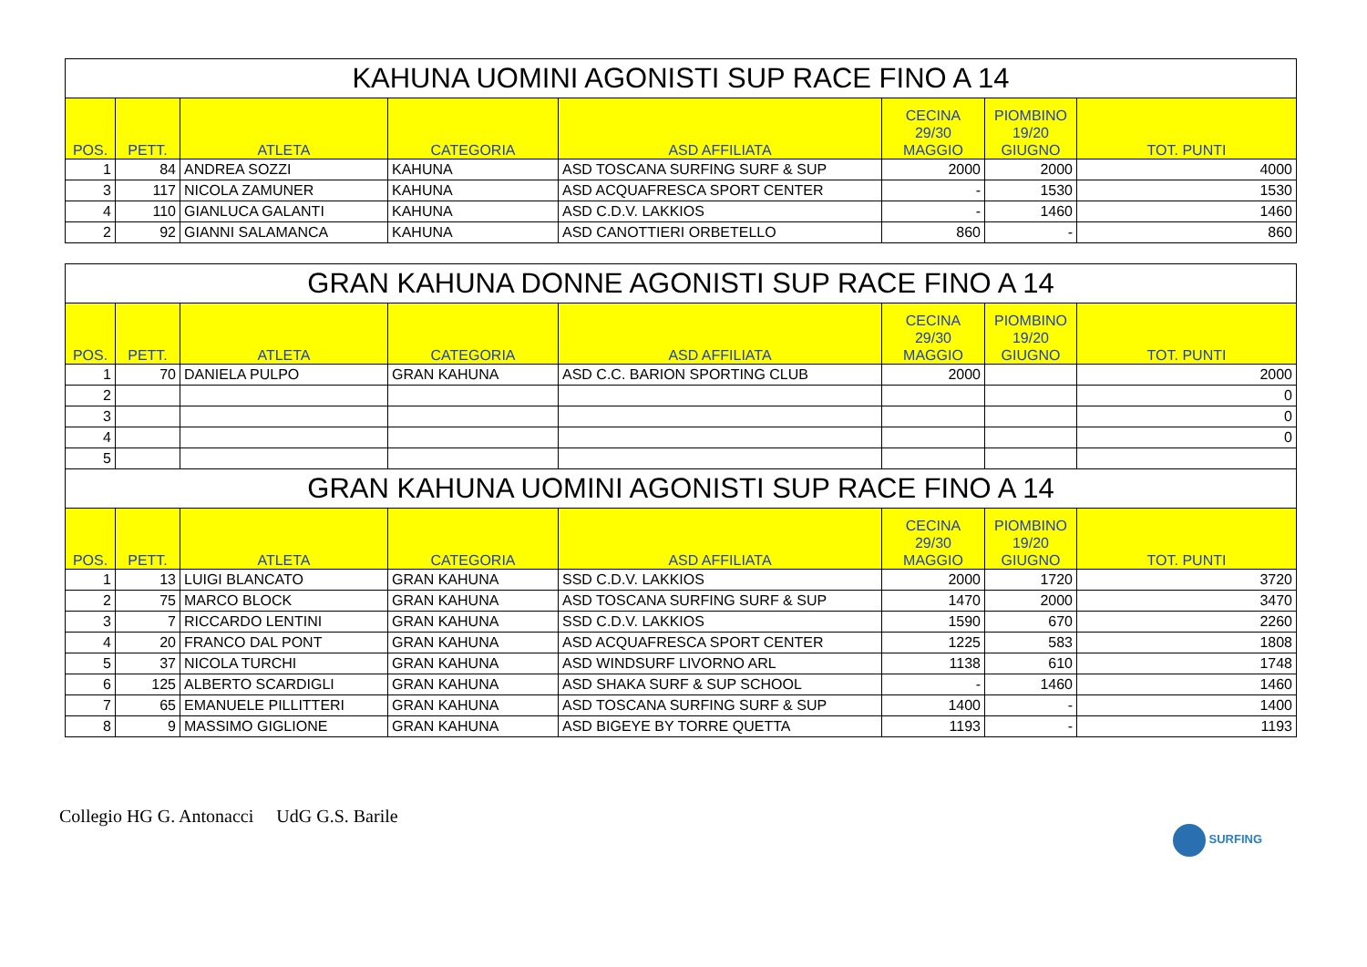| KAHUNA UOMINI AGONISTI SUP RACE FINO A 14 | | | | | | | |
| POS. | PETT. | ATLETA | CATEGORIA | ASD AFFILIATA | CECINA 29/30 MAGGIO | PIOMBINO 19/20 GIUGNO | TOT. PUNTI |
| 1 | 84 | ANDREA SOZZI | KAHUNA | ASD TOSCANA SURFING SURF & SUP | 2000 | 2000 | 4000 |
| 3 | 117 | NICOLA ZAMUNER | KAHUNA | ASD ACQUAFRESCA SPORT CENTER | - | 1530 | 1530 |
| 4 | 110 | GIANLUCA GALANTI | KAHUNA | ASD C.D.V. LAKKIOS | - | 1460 | 1460 |
| 2 | 92 | GIANNI SALAMANCA | KAHUNA | ASD CANOTTIERI ORBETELLO | 860 | - | 860 |
| GRAN KAHUNA DONNE AGONISTI SUP RACE FINO A 14 | | | | | | | |
| POS. | PETT. | ATLETA | CATEGORIA | ASD AFFILIATA | CECINA 29/30 MAGGIO | PIOMBINO 19/20 GIUGNO | TOT. PUNTI |
| 1 | 70 | DANIELA PULPO | GRAN KAHUNA | ASD C.C. BARION SPORTING CLUB | 2000 | | 2000 |
| 2 | | | | | | | 0 |
| 3 | | | | | | | 0 |
| 4 | | | | | | | 0 |
| 5 | | | | | | | |
| GRAN KAHUNA UOMINI AGONISTI SUP RACE FINO A 14 | | | | | | | |
| POS. | PETT. | ATLETA | CATEGORIA | ASD AFFILIATA | CECINA 29/30 MAGGIO | PIOMBINO 19/20 GIUGNO | TOT. PUNTI |
| 1 | 13 | LUIGI BLANCATO | GRAN KAHUNA | SSD C.D.V. LAKKIOS | 2000 | 1720 | 3720 |
| 2 | 75 | MARCO BLOCK | GRAN KAHUNA | ASD TOSCANA SURFING SURF & SUP | 1470 | 2000 | 3470 |
| 3 | 7 | RICCARDO LENTINI | GRAN KAHUNA | SSD C.D.V. LAKKIOS | 1590 | 670 | 2260 |
| 4 | 20 | FRANCO DAL PONT | GRAN KAHUNA | ASD ACQUAFRESCA SPORT CENTER | 1225 | 583 | 1808 |
| 5 | 37 | NICOLA TURCHI | GRAN KAHUNA | ASD WINDSURF LIVORNO ARL | 1138 | 610 | 1748 |
| 6 | 125 | ALBERTO SCARDIGLI | GRAN KAHUNA | ASD SHAKA SURF & SUP SCHOOL | - | 1460 | 1460 |
| 7 | 65 | EMANUELE PILLITTERI | GRAN KAHUNA | ASD TOSCANA SURFING SURF & SUP | 1400 | - | 1400 |
| 8 | 9 | MASSIMO GIGLIONE | GRAN KAHUNA | ASD BIGEYE BY TORRE QUETTA | 1193 | - | 1193 |
Collegio HG G. Antonacci UdG G.S. Barile SURFING